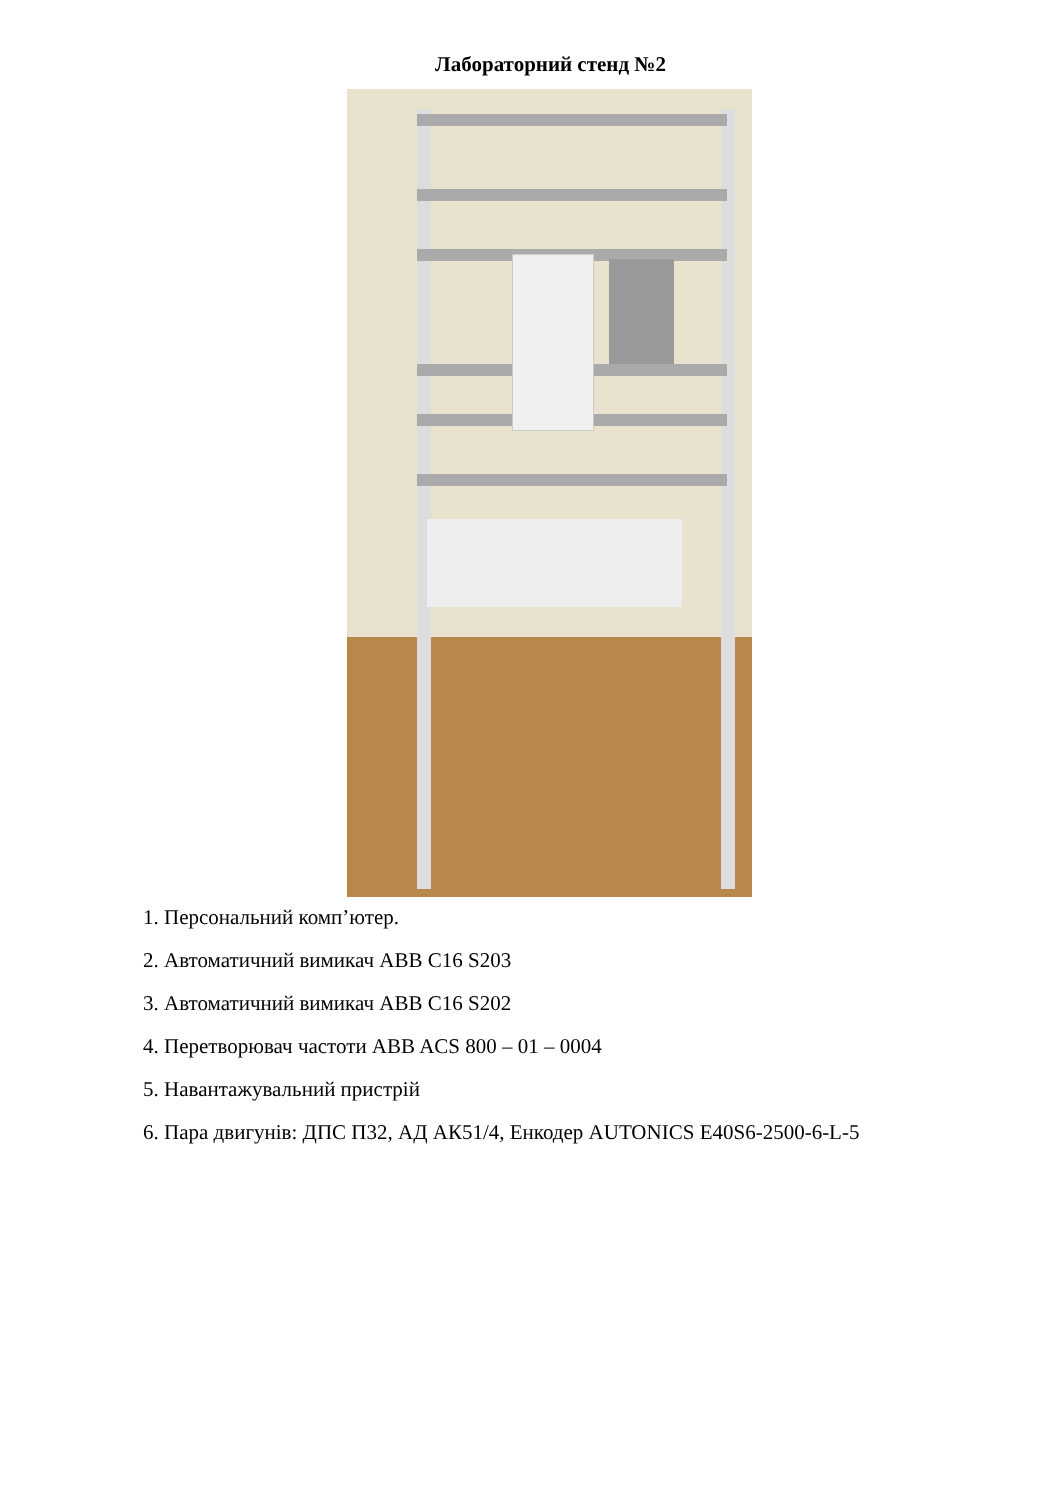Лабораторний стенд №2
1. Персональний комп’ютер.
2. Автоматичний вимикач ABB C16 S203
3. Автоматичний вимикач ABB C16 S202
4. Перетворювач частоти ABB ACS 800 – 01 – 0004
5. Навантажувальний пристрій
6. Пара двигунів: ДПС П32, АД АК51/4, Енкодер AUTONICS E40S6-2500-6-L-5